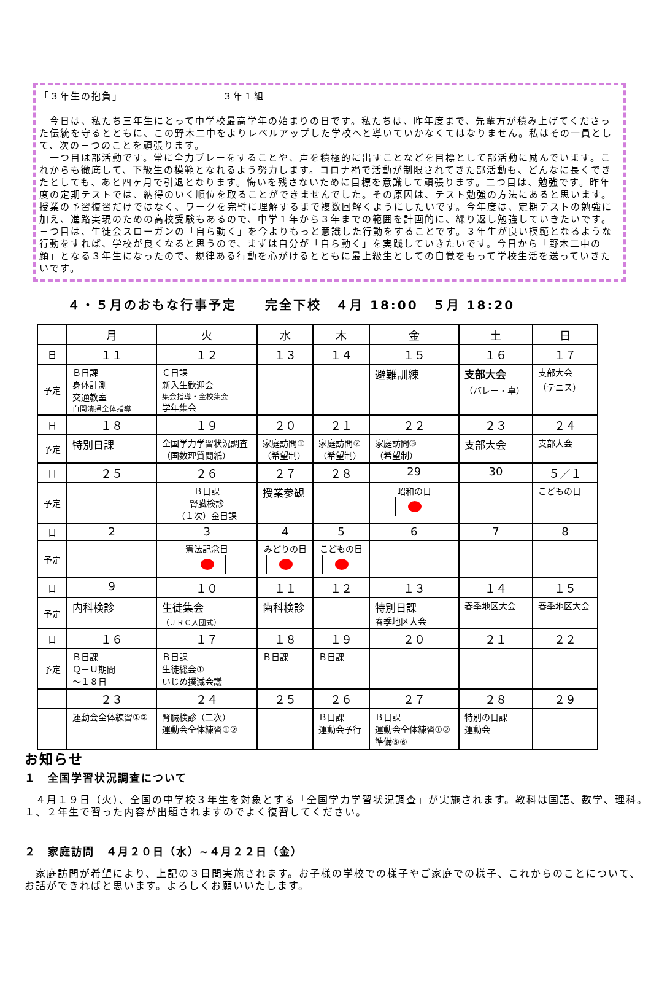「３年生の抱負」　　　　　　　　　　３年１組
　今日は、私たち三年生にとって中学校最高学年の始まりの日です。私たちは、昨年度まで、先輩方が積み上げてくださった伝統を守るとともに、この野木二中をよりレベルアップした学校へと導いていかなくてはなりません。私はその一員として、次の三つのことを頑張ります。
　一つ目は部活動です。常に全力プレーをすることや、声を積極的に出すことなどを目標として部活動に励んでいます。これからも徹底して、下級生の模範となれるよう努力します。コロナ禍で活動が制限されてきた部活動も、どんなに長くできたとしても、あと四ヶ月で引退となります。悔いを残さないために目標を意識して頑張ります。二つ目は、勉強です。昨年度の定期テストでは、納得のいく順位を取ることができませんでした。その原因は、テスト勉強の方法にあると思います。授業の予習復習だけではなく、ワークを完璧に理解するまで複数回解くようにしたいです。今年度は、定期テストの勉強に加え、進路実現のための高校受験もあるので、中学１年から３年までの範囲を計画的に、繰り返し勉強していきたいです。三つ目は、生徒会スローガンの「自ら動く」を今よりもっと意識した行動をすることです。３年生が良い模範となるような行動をすれば、学校が良くなると思うので、まずは自分が「自ら動く」を実践していきたいです。今日から「野木二中の顔」となる３年生になったので、規律ある行動を心がけるとともに最上級生としての自覚をもって学校生活を送っていきたいです。
４・５月のおもな行事予定　　完全下校　４月 18:00　５月 18:20
| | 月 | 火 | 水 | 木 | 金 | 土 | 日 |
| 日 | １１ | １２ | １３ | １４ | １５ | １６ | １７ |
| 予定 | Ｂ日課 身体計測 交通教室 自問清掃全体指導 | Ｃ日課 新入生歓迎会 集会指導・全校集会 学年集会 | | | 避難訓練 | 支部大会 （バレー・卓） | 支部大会 （テニス） |
| 日 | １８ | １９ | ２０ | ２１ | ２２ | ２３ | ２４ |
| 予定 | 特別日課 | 全国学力学習状況調査 （国数理質問紙） | 家庭訪問① （希望制） | 家庭訪問② （希望制） | 家庭訪問③ （希望制） | 支部大会 | 支部大会 |
| 日 | ２５ | ２６ | ２７ | ２８ | 29 | 30 | ５／１ |
| 予定 | | Ｂ日課 腎臓検診 （１次）金日課 | 授業参観 | | 昭和の日 | | こどもの日 |
| 日 | 2 | 3 | 4 | 5 | 6 | 7 | 8 |
| 予定 | | 憲法記念日 | みどりの日 | こどもの日 | | | |
| 日 | 9 | １０ | １１ | １２ | １３ | １４ | １５ |
| 予定 | 内科検診 | 生徒集会 （ＪＲＣ入団式） | 歯科検診 | | 特別日課 春季地区大会 | 春季地区大会 | 春季地区大会 |
| 日 | １６ | １７ | １８ | １９ | ２０ | ２１ | ２２ |
| 予定 | Ｂ日課 Ｑ－Ｕ期間 ～１８日 | Ｂ日課 生徒総会① いじめ撲滅会議 | Ｂ日課 | Ｂ日課 | | | |
| | ２３ | ２４ | ２５ | ２６ | ２７ | ２８ | ２９ |
| | 運動会全体練習①② | 腎臓検診（二次） 運動会全体練習①② | | Ｂ日課 運動会予行 | Ｂ日課 運動会全体練習①② 準備⑤⑥ | 特別の日課 運動会 | |
お知らせ
１　全国学習状況調査について
　４月１９日（火）、全国の中学校３年生を対象とする「全国学力学習状況調査」が実施されます。教科は国語、数学、理科。１、２年生で習った内容が出題されますのでよく復習してください。
２　家庭訪問　４月２０日（水）~４月２２日（金）
　家庭訪問が希望により、上記の３日間実施されます。お子様の学校での様子やご家庭での様子、これからのことについて、お話ができればと思います。よろしくお願いいたします。